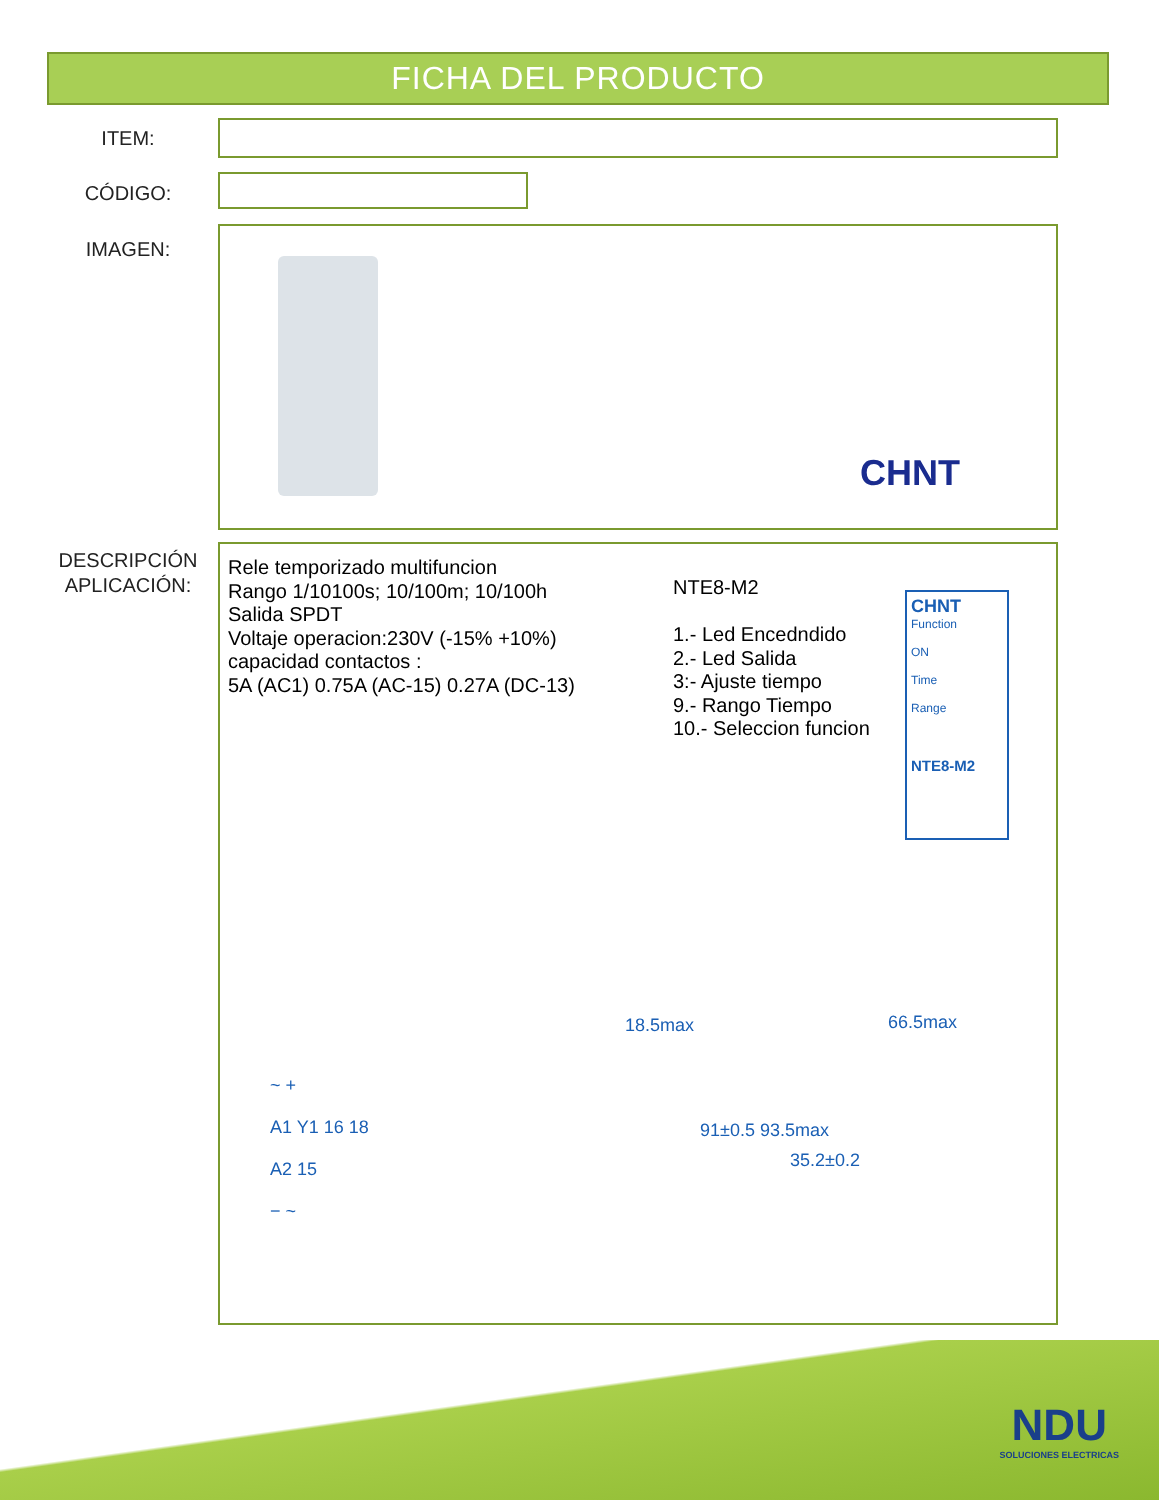FICHA DEL PRODUCTO
ITEM:
CÓDIGO:
IMAGEN:
CHNT
DESCRIPCIÓN
APLICACIÓN:
Rele temporizado multifuncion
Rango 1/10100s; 10/100m; 10/100h
Salida SPDT
Voltaje operacion:230V (-15% +10%)
capacidad contactos :
5A (AC1) 0.75A (AC-15) 0.27A (DC-13)
NTE8-M2
1.- Led Encedndido
2.- Led Salida
3:- Ajuste tiempo
9.- Rango Tiempo
10.- Seleccion funcion
CHNT
Function
ON
Time
Range
NTE8-M2
~ +
A1 Y1 16 18
A2 15
− ~
18.5max
91±0.5 93.5max
35.2±0.2
66.5max
NDU
SOLUCIONES ELECTRICAS